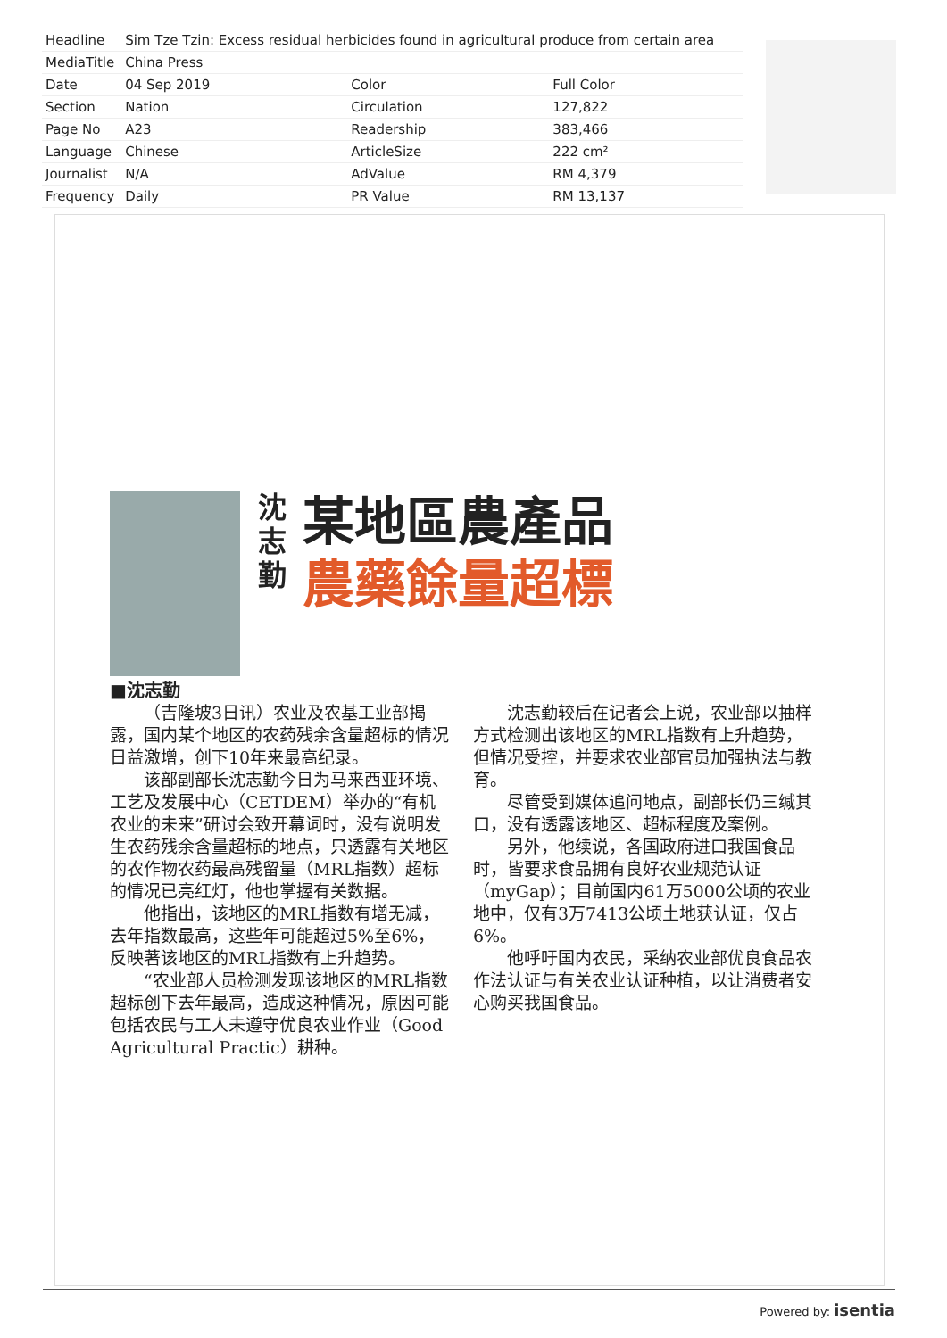| Headline | Sim Tze Tzin: Excess residual herbicides found in agricultural produce from certain area | | |
| MediaTitle | China Press | | |
| Date | 04 Sep 2019 | Color | Full Color |
| Section | Nation | Circulation | 127,822 |
| Page No | A23 | Readership | 383,466 |
| Language | Chinese | ArticleSize | 222 cm² |
| Journalist | N/A | AdValue | RM 4,379 |
| Frequency | Daily | PR Value | RM 13,137 |
■沈志勤
沈
志
勤
某地區農產品
農藥餘量超標
（吉隆坡3日讯）农业及农基工业部揭露，国内某个地区的农药残余含量超标的情况日益激增，创下10年来最高纪录。
该部副部长沈志勤今日为马来西亚环境、工艺及发展中心（CETDEM）举办的“有机农业的未来”研讨会致开幕词时，没有说明发生农药残余含量超标的地点，只透露有关地区的农作物农药最高残留量（MRL指数）超标的情况已亮红灯，他也掌握有关数据。
他指出，该地区的MRL指数有增无减，去年指数最高，这些年可能超过5%至6%，反映著该地区的MRL指数有上升趋势。
“农业部人员检测发现该地区的MRL指数超标创下去年最高，造成这种情况，原因可能包括农民与工人未遵守优良农业作业（Good Agricultural Practic）耕种。
沈志勤较后在记者会上说，农业部以抽样方式检测出该地区的MRL指数有上升趋势，但情况受控，并要求农业部官员加强执法与教育。
尽管受到媒体追问地点，副部长仍三缄其口，没有透露该地区、超标程度及案例。
另外，他续说，各国政府进口我国食品时，皆要求食品拥有良好农业规范认证（myGap）；目前国内61万5000公顷的农业地中，仅有3万7413公顷土地获认证，仅占6%。
他呼吁国内农民，采纳农业部优良食品农作法认证与有关农业认证种植，以让消费者安心购买我国食品。
Powered by: isentia